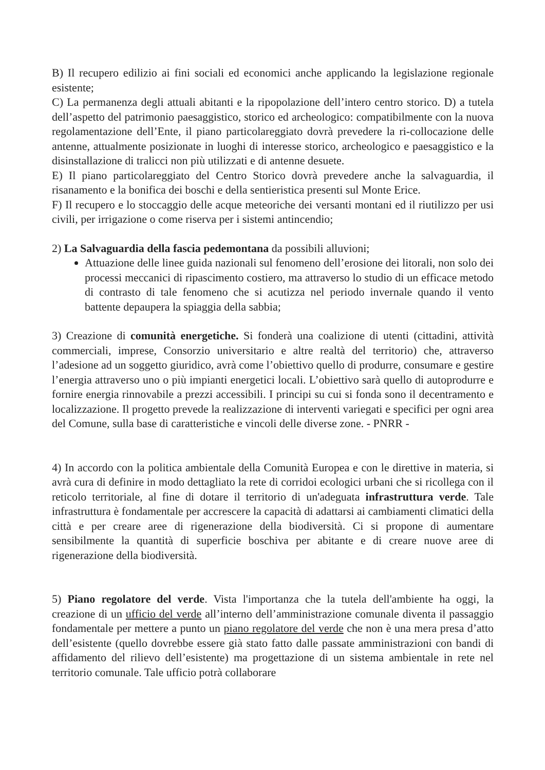B) Il recupero edilizio ai fini sociali ed economici anche applicando la legislazione regionale esistente;
C) La permanenza degli attuali abitanti e la ripopolazione dell’intero centro storico. D) a tutela dell’aspetto del patrimonio paesaggistico, storico ed archeologico: compatibilmente con la nuova regolamentazione dell’Ente, il piano particolareggiato dovrà prevedere la ri-collocazione delle antenne, attualmente posizionate in luoghi di interesse storico, archeologico e paesaggistico e la disinstallazione di tralicci non più utilizzati e di antenne desuete.
E) Il piano particolareggiato del Centro Storico dovrà prevedere anche la salvaguardia, il risanamento e la bonifica dei boschi e della sentieristica presenti sul Monte Erice.
F) Il recupero e lo stoccaggio delle acque meteoriche dei versanti montani ed il riutilizzo per usi civili, per irrigazione o come riserva per i sistemi antincendio;
2) La Salvaguardia della fascia pedemontana da possibili alluvioni;
Attuazione delle linee guida nazionali sul fenomeno dell’erosione dei litorali, non solo dei processi meccanici di ripascimento costiero, ma attraverso lo studio di un efficace metodo di contrasto di tale fenomeno che si acutizza nel periodo invernale quando il vento battente depaupera la spiaggia della sabbia;
3) Creazione di comunità energetiche. Si fonderà una coalizione di utenti (cittadini, attività commerciali, imprese, Consorzio universitario e altre realtà del territorio) che, attraverso l’adesione ad un soggetto giuridico, avrà come l’obiettivo quello di produrre, consumare e gestire l’energia attraverso uno o più impianti energetici locali. L’obiettivo sarà quello di autoprodurre e fornire energia rinnovabile a prezzi accessibili. I principi su cui si fonda sono il decentramento e localizzazione. Il progetto prevede la realizzazione di interventi variegati e specifici per ogni area del Comune, sulla base di caratteristiche e vincoli delle diverse zone. - PNRR -
4) In accordo con la politica ambientale della Comunità Europea e con le direttive in materia, si avrà cura di definire in modo dettagliato la rete di corridoi ecologici urbani che si ricollega con il reticolo territoriale, al fine di dotare il territorio di un'adeguata infrastruttura verde. Tale infrastruttura è fondamentale per accrescere la capacità di adattarsi ai cambiamenti climatici della città e per creare aree di rigenerazione della biodiversità. Ci si propone di aumentare sensibilmente la quantità di superficie boschiva per abitante e di creare nuove aree di rigenerazione della biodiversità.
5) Piano regolatore del verde. Vista l'importanza che la tutela dell'ambiente ha oggi, la creazione di un ufficio del verde all’interno dell’amministrazione comunale diventa il passaggio fondamentale per mettere a punto un piano regolatore del verde che non è una mera presa d’atto dell’esistente (quello dovrebbe essere già stato fatto dalle passate amministrazioni con bandi di affidamento del rilievo dell’esistente) ma progettazione di un sistema ambientale in rete nel territorio comunale. Tale ufficio potrà collaborare